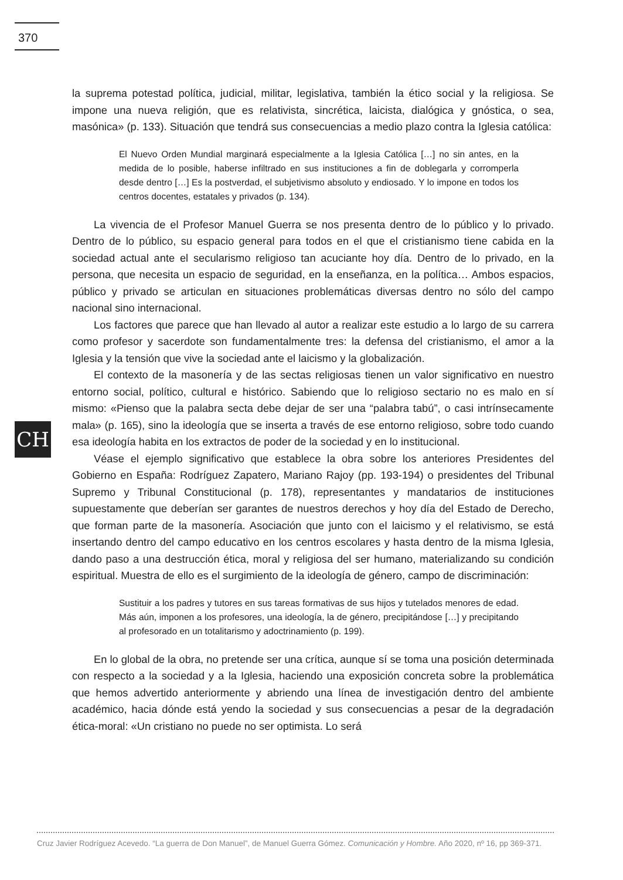370
CH
la suprema potestad política, judicial, militar, legislativa, también la ético social y la religiosa. Se impone una nueva religión, que es relativista, sincrética, laicista, dialógica y gnóstica, o sea, masónica» (p. 133). Situación que tendrá sus consecuencias a medio plazo contra la Iglesia católica:
El Nuevo Orden Mundial marginará especialmente a la Iglesia Católica […] no sin antes, en la medida de lo posible, haberse infiltrado en sus instituciones a fin de doblegarla y corromperla desde dentro […] Es la postverdad, el subjetivismo absoluto y endiosado. Y lo impone en todos los centros docentes, estatales y privados (p. 134).
La vivencia de el Profesor Manuel Guerra se nos presenta dentro de lo público y lo privado. Dentro de lo público, su espacio general para todos en el que el cristianismo tiene cabida en la sociedad actual ante el secularismo religioso tan acuciante hoy día. Dentro de lo privado, en la persona, que necesita un espacio de seguridad, en la enseñanza, en la política… Ambos espacios, público y privado se articulan en situaciones problemáticas diversas dentro no sólo del campo nacional sino internacional.
Los factores que parece que han llevado al autor a realizar este estudio a lo largo de su carrera como profesor y sacerdote son fundamentalmente tres: la defensa del cristianismo, el amor a la Iglesia y la tensión que vive la sociedad ante el laicismo y la globalización.
El contexto de la masonería y de las sectas religiosas tienen un valor significativo en nuestro entorno social, político, cultural e histórico. Sabiendo que lo religioso sectario no es malo en sí mismo: «Pienso que la palabra secta debe dejar de ser una “palabra tabú”, o casi intrínsecamente mala» (p. 165), sino la ideología que se inserta a través de ese entorno religioso, sobre todo cuando esa ideología habita en los extractos de poder de la sociedad y en lo institucional.
Véase el ejemplo significativo que establece la obra sobre los anteriores Presidentes del Gobierno en España: Rodríguez Zapatero, Mariano Rajoy (pp. 193-194) o presidentes del Tribunal Supremo y Tribunal Constitucional (p. 178), representantes y mandatarios de instituciones supuestamente que deberían ser garantes de nuestros derechos y hoy día del Estado de Derecho, que forman parte de la masonería. Asociación que junto con el laicismo y el relativismo, se está insertando dentro del campo educativo en los centros escolares y hasta dentro de la misma Iglesia, dando paso a una destrucción ética, moral y religiosa del ser humano, materializando su condición espiritual. Muestra de ello es el surgimiento de la ideología de género, campo de discriminación:
Sustituir a los padres y tutores en sus tareas formativas de sus hijos y tutelados menores de edad. Más aún, imponen a los profesores, una ideología, la de género, precipitándose […] y precipitando al profesorado en un totalitarismo y adoctrinamiento (p. 199).
En lo global de la obra, no pretende ser una crítica, aunque sí se toma una posición determinada con respecto a la sociedad y a la Iglesia, haciendo una exposición concreta sobre la problemática que hemos advertido anteriormente y abriendo una línea de investigación dentro del ambiente académico, hacia dónde está yendo la sociedad y sus consecuencias a pesar de la degradación ética-moral: «Un cristiano no puede no ser optimista. Lo será
Cruz Javier Rodríguez Acevedo. “La guerra de Don Manuel”, de Manuel Guerra Gómez. Comunicación y Hombre. Año 2020, nº 16, pp 369-371.